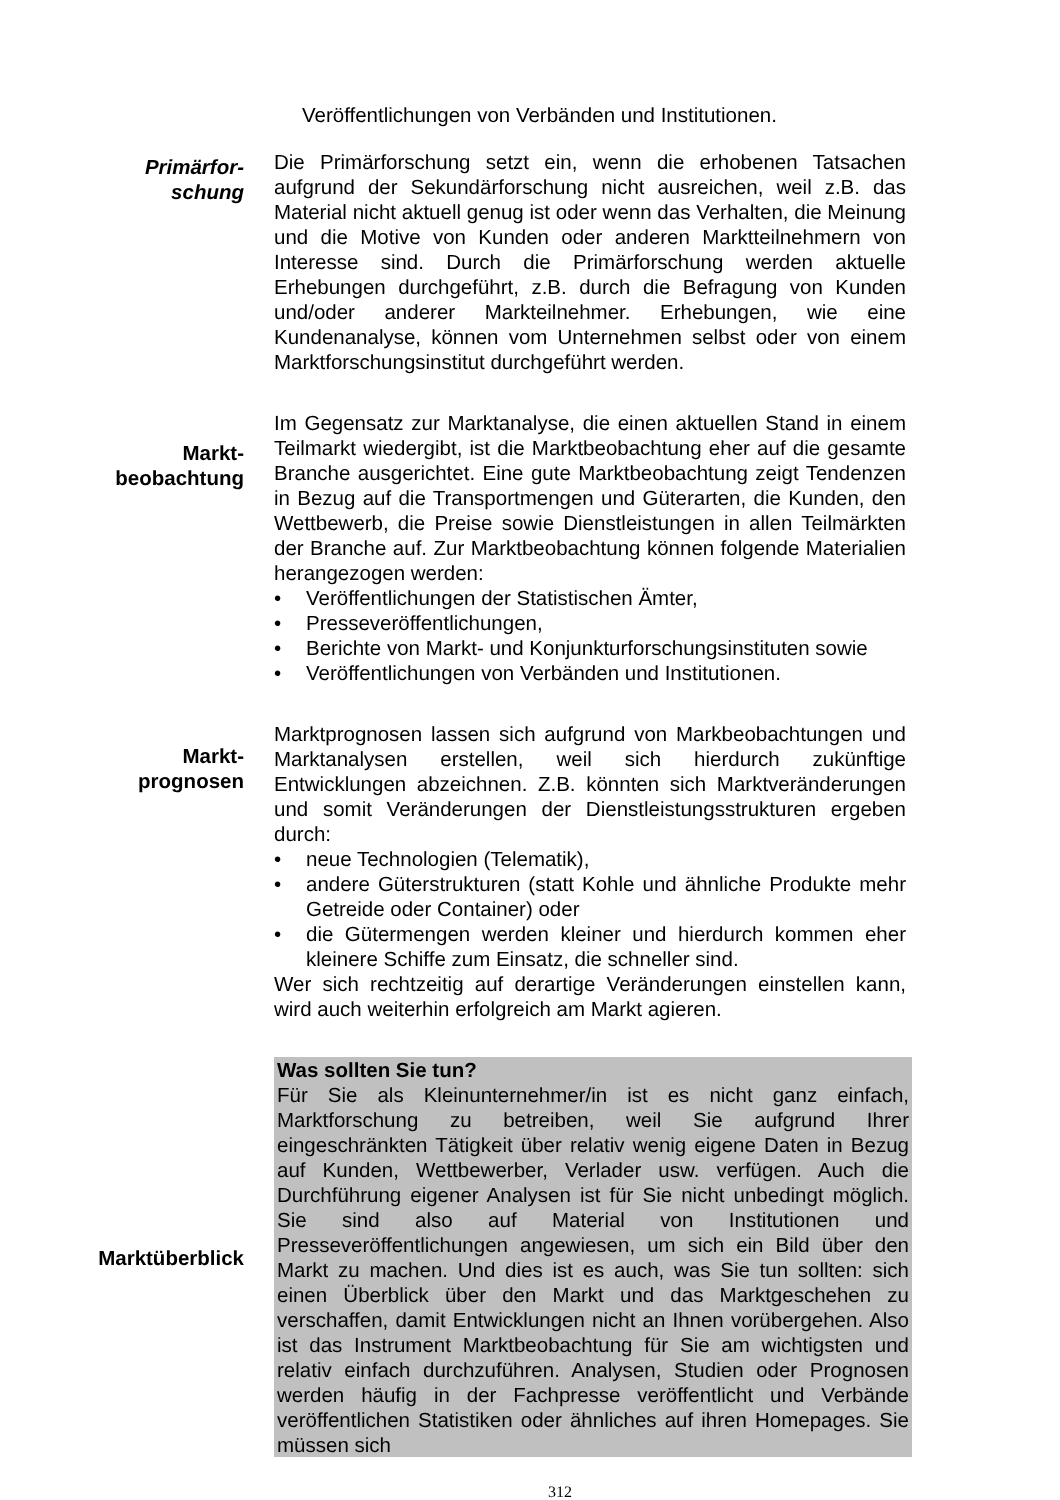Veröffentlichungen von Verbänden und Institutionen.
Primärfor-
schung
Die Primärforschung setzt ein, wenn die erhobenen Tatsachen aufgrund der Sekundärforschung nicht ausreichen, weil z.B. das Material nicht aktuell genug ist oder wenn das Verhalten, die Meinung und die Motive von Kunden oder anderen Marktteilnehmern von Interesse sind. Durch die Primärforschung werden aktuelle Erhebungen durchgeführt, z.B. durch die Befragung von Kunden und/oder anderer Markteilnehmer. Erhebungen, wie eine Kundenanalyse, können vom Unternehmen selbst oder von einem Marktforschungsinstitut durchgeführt werden.
Markt-
beobachtung
Im Gegensatz zur Marktanalyse, die einen aktuellen Stand in einem Teilmarkt wiedergibt, ist die Marktbeobachtung eher auf die gesamte Branche ausgerichtet. Eine gute Marktbeobachtung zeigt Tendenzen in Bezug auf die Transportmengen und Güterarten, die Kunden, den Wettbewerb, die Preise sowie Dienstleistungen in allen Teilmärkten der Branche auf. Zur Marktbeobachtung können folgende Materialien herangezogen werden:
• Veröffentlichungen der Statistischen Ämter,
• Presseveröffentlichungen,
• Berichte von Markt- und Konjunkturforschungsinstituten sowie
• Veröffentlichungen von Verbänden und Institutionen.
Markt-
prognosen
Marktprognosen lassen sich aufgrund von Markbeobachtungen und Marktanalysen erstellen, weil sich hierdurch zukünftige Entwicklungen abzeichnen. Z.B. könnten sich Marktveränderungen und somit Veränderungen der Dienstleistungsstrukturen ergeben durch:
• neue Technologien (Telematik),
• andere Güterstrukturen (statt Kohle und ähnliche Produkte mehr Getreide oder Container) oder
• die Gütermengen werden kleiner und hierdurch kommen eher kleinere Schiffe zum Einsatz, die schneller sind.
Wer sich rechtzeitig auf derartige Veränderungen einstellen kann, wird auch weiterhin erfolgreich am Markt agieren.
Marktüberblick
Was sollten Sie tun?
Für Sie als Kleinunternehmer/in ist es nicht ganz einfach, Marktforschung zu betreiben, weil Sie aufgrund Ihrer eingeschränkten Tätigkeit über relativ wenig eigene Daten in Bezug auf Kunden, Wettbewerber, Verlader usw. verfügen. Auch die Durchführung eigener Analysen ist für Sie nicht unbedingt möglich. Sie sind also auf Material von Institutionen und Presseveröffentlichungen angewiesen, um sich ein Bild über den Markt zu machen. Und dies ist es auch, was Sie tun sollten: sich einen Überblick über den Markt und das Marktgeschehen zu verschaffen, damit Entwicklungen nicht an Ihnen vorübergehen. Also ist das Instrument Marktbeobachtung für Sie am wichtigsten und relativ einfach durchzuführen. Analysen, Studien oder Prognosen werden häufig in der Fachpresse veröffentlicht und Verbände veröffentlichen Statistiken oder ähnliches auf ihren Homepages. Sie müssen sich
312